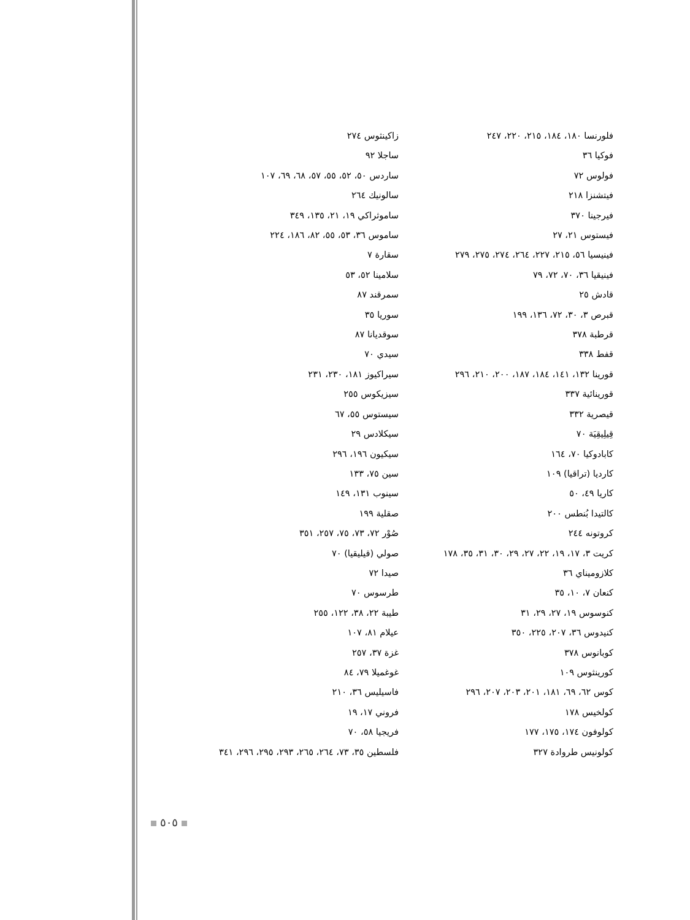زاكينثوس ٢٧٤
ساجلا ٩٢
ساردس ٥٠، ٥٢، ٥٥، ٥٧، ٦٨، ٦٩، ١٠٧
سالونيك ٢٦٤
ساموثراكي ١٩، ٢١، ١٣٥، ٣٤٩
ساموس ٣٦، ٥٣، ٥٥، ٨٢، ١٨٦، ٢٢٤
سقارة ٧
سلامينا ٥٢، ٥٣
سمرقند ٨٧
سوريا ٣٥
سوقديانا ٨٧
سيدي ٧٠
سيراكيوز ١٨١، ٢٣٠، ٢٣١
سيزيكوس ٢٥٥
سيستوس ٥٥، ٦٧
سيكلادس ٢٩
سيكيون ١٩٦، ٢٩٦
سين ٧٥، ١٣٣
سينوب ١٣١، ١٤٩
صقلية ١٩٩
صُوْر ٧٢، ٧٣، ٧٥، ٢٥٧، ٣٥١
صولي (قيليقيا) ٧٠
صيدا ٧٢
طرسوس ٧٠
طيبة ٢٢، ٣٨، ١٢٢، ٢٥٥
عيلام ٨١، ١٠٧
غزة ٣٧، ٢٥٧
غوغميلا ٧٩، ٨٤
فاسيليس ٣٦، ٢١٠
فروني ١٧، ١٩
فريجيا ٥٨، ٧٠
فلسطين ٣٥، ٧٣، ٢٦٤، ٢٦٥، ٢٩٣، ٢٩٥، ٢٩٦، ٣٤١
فلورنسا ١٨٠، ١٨٤، ٢١٥، ٢٢٠، ٢٤٧
فوكيا ٣٦
فولوس ٧٢
فيتشنزا ٢١٨
فيرجينا ٣٧٠
فيستوس ٢١، ٢٧
فينيسيا ٥٦، ٢١٥، ٢٢٧، ٢٦٤، ٢٧٤، ٢٧٥، ٢٧٩
فينيقيا ٣٦، ٧٠، ٧٢، ٧٩
قادش ٢٥
قبرص ٣، ٣٠، ٧٢، ١٣٦، ١٩٩
قرطبة ٣٧٨
قفط ٣٣٨
قورينا ١٣٢، ١٤١، ١٨٤، ١٨٧، ٢٠٠، ٢١٠، ٢٩٦
قورينائية ٣٣٧
قيصرية ٣٣٢
قِيلِيقِيَة ٧٠
كابادوكيا ٧٠، ١٦٤
كارديا (تراقيا) ١٠٩
كاريا ٤٩، ٥٠
كالتيدا بُنطس ٢٠٠
كروتونه ٢٤٤
كريت ٣، ١٧، ١٩، ٢٢، ٢٧، ٢٩، ٣٠، ٣١، ٣٥، ١٧٨
كلازوميناي ٣٦
كنعان ٧، ١٠، ٣٥
كنوسوس ١٩، ٢٧، ٢٩، ٣١
كنيدوس ٣٦، ٢٠٧، ٢٢٥، ٣٥٠
كوبانوس ٣٧٨
كورينثوس ١٠٩
كوس ٦٢، ٦٩، ١٨١، ٢٠١، ٢٠٣، ٢٠٧، ٢٩٦
كولخيس ١٧٨
كولوفون ١٧٤، ١٧٥، ١٧٧
كولونيس طروادة ٣٢٧
٥٠٥